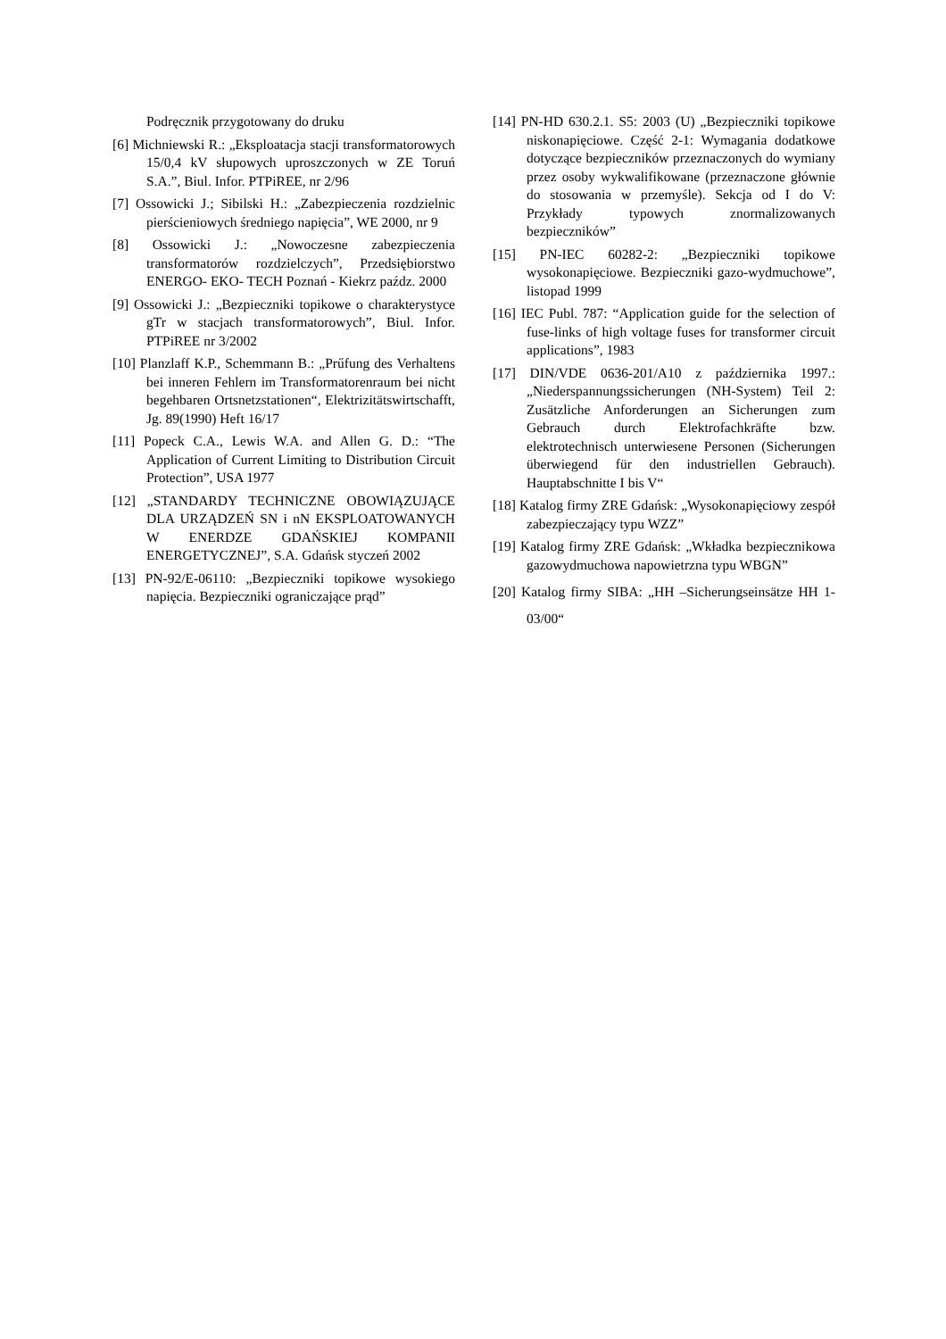Podręcznik przygotowany do druku
[6] Michniewski R.: „Eksploatacja stacji transformatorowych 15/0,4 kV słupowych uproszczonych w ZE Toruń S.A.”, Biul. Infor. PTPiREE, nr 2/96
[7] Ossowicki J.; Sibilski H.: „Zabezpieczenia rozdzielnic pierścieniowych średniego napięcia”, WE 2000, nr 9
[8] Ossowicki J.: „Nowoczesne zabezpieczenia transformatorów rozdzielczych”, Przedsiębiorstwo ENERGO- EKO- TECH Poznań - Kiekrz paźdz. 2000
[9] Ossowicki J.: „Bezpieczniki topikowe o charakterystyce gTr w stacjach transformatorowych”, Biul. Infor. PTPiREE nr 3/2002
[10] Planzlaff K.P., Schemmann B.: „Prűfung des Verhaltens bei inneren Fehlern im Transformatorenraum bei nicht begehbaren Ortsnetzstationen“, Elektrizitätswirtschafft, Jg. 89(1990) Heft 16/17
[11] Popeck C.A., Lewis W.A. and Allen G. D.: “The Application of Current Limiting to Distribution Circuit Protection”, USA 1977
[12] „STANDARDY TECHNICZNE OBOWIĄZUJĄCE DLA URZĄDZEŃ SN i nN EKSPLOATOWANYCH W ENERDZE GDAŃSKIEJ KOMPANII ENERGETYCZNEJ”, S.A. Gdańsk styczeń 2002
[13] PN-92/E-06110: „Bezpieczniki topikowe wysokiego napięcia. Bezpieczniki ograniczające prąd”
[14] PN-HD 630.2.1. S5: 2003 (U) „Bezpieczniki topikowe niskonapięciowe. Część 2-1: Wymagania dodatkowe dotyczące bezpieczników przeznaczonych do wymiany przez osoby wykwalifikowane (przeznaczone głównie do stosowania w przemyśle). Sekcja od I do V: Przykłady typowych znormalizowanych bezpieczników”
[15] PN-IEC 60282-2: „Bezpieczniki topikowe wysokonapięciowe. Bezpieczniki gazo-wydmuchowe”, listopad 1999
[16] IEC Publ. 787: “Application guide for the selection of fuse-links of high voltage fuses for transformer circuit applications”, 1983
[17] DIN/VDE 0636-201/A10 z października 1997.: „Niederspannungssicherungen (NH-System) Teil 2: Zusätzliche Anforderungen an Sicherungen zum Gebrauch durch Elektrofachkräfte bzw. elektrotechnisch unterwiesene Personen (Sicherungen überwiegend für den industriellen Gebrauch). Hauptabschnitte I bis V“
[18] Katalog firmy ZRE Gdańsk: „Wysokonapięciowy zespół zabezpieczający typu WZZ”
[19] Katalog firmy ZRE Gdańsk: „Wkładka bezpiecznikowa gazowydmuchowa napowietrzna typu WBGN”
[20] Katalog firmy SIBA: „HH –Sicherungseinsätze HH 1- 03/00“